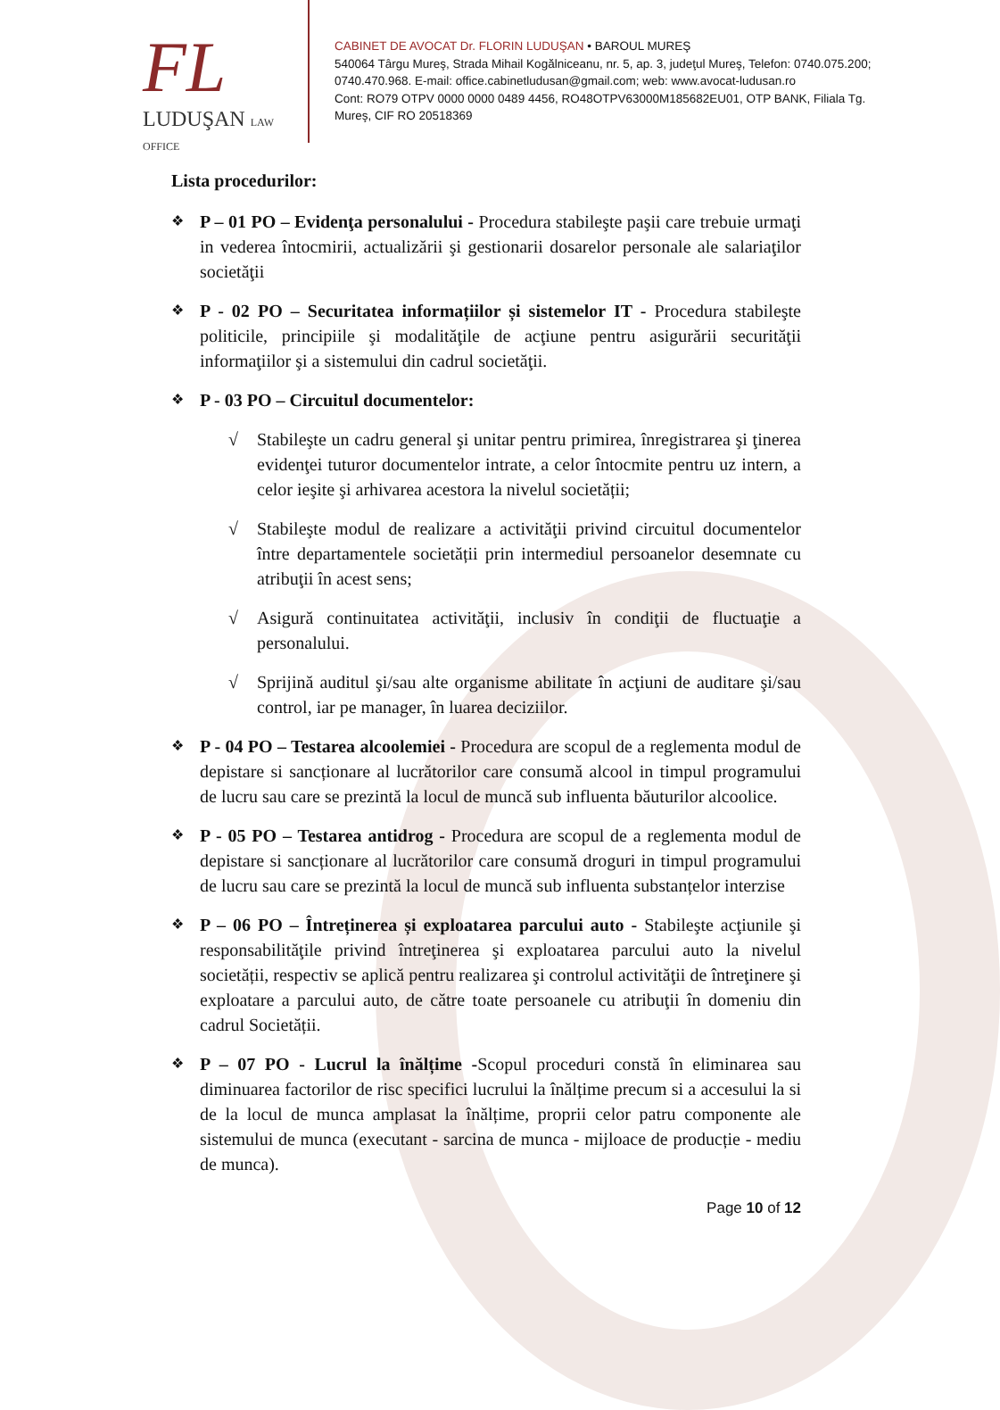FL
LUDUŞAN LAW OFFICE
CABINET DE AVOCAT Dr. FLORIN LUDUŞAN • BAROUL MUREŞ
540064 Târgu Mureş, Strada Mihail Kogălniceanu, nr. 5, ap. 3, judeţul Mureş, Telefon: 0740.075.200; 0740.470.968. E-mail: office.cabinetludusan@gmail.com; web: www.avocat-ludusan.ro
Cont: RO79 OTPV 0000 0000 0489 4456, RO48OTPV63000M185682EU01, OTP BANK, Filiala Tg. Mureş, CIF RO 20518369
Lista procedurilor:
❖
P – 01 PO – Evidenţa personalului - Procedura stabileşte paşii care trebuie urmaţi in vederea întocmirii, actualizării şi gestionarii dosarelor personale ale salariaţilor societăţii
❖
P - 02 PO – Securitatea informațiilor și sistemelor IT - Procedura stabileşte politicile, principiile şi modalităţile de acţiune pentru asigurării securităţii informaţiilor şi a sistemului din cadrul societăţii.
❖
P - 03 PO – Circuitul documentelor:
√ Stabileşte un cadru general şi unitar pentru primirea, înregistrarea şi ţinerea evidenţei tuturor documentelor intrate, a celor întocmite pentru uz intern, a celor ieşite şi arhivarea acestora la nivelul societății;
√ Stabileşte modul de realizare a activităţii privind circuitul documentelor între departamentele societății prin intermediul persoanelor desemnate cu atribuţii în acest sens;
√ Asigură continuitatea activităţii, inclusiv în condiţii de fluctuaţie a personalului.
√ Sprijină auditul şi/sau alte organisme abilitate în acţiuni de auditare şi/sau control, iar pe manager, în luarea deciziilor.
❖
P - 04 PO – Testarea alcoolemiei - Procedura are scopul de a reglementa modul de depistare si sancționare al lucrătorilor care consumă alcool in timpul programului de lucru sau care se prezintă la locul de muncă sub influenta băuturilor alcoolice.
❖
P - 05 PO – Testarea antidrog - Procedura are scopul de a reglementa modul de depistare si sancționare al lucrătorilor care consumă droguri in timpul programului de lucru sau care se prezintă la locul de muncă sub influenta substanțelor interzise
❖
P – 06 PO – Întreținerea și exploatarea parcului auto - Stabileşte acţiunile şi responsabilităţile privind întreţinerea şi exploatarea parcului auto la nivelul societății, respectiv se aplică pentru realizarea şi controlul activităţii de întreţinere şi exploatare a parcului auto, de către toate persoanele cu atribuţii în domeniu din cadrul Societății.
❖
P – 07 PO - Lucrul la înălțime -Scopul proceduri constă în eliminarea sau diminuarea factorilor de risc specifici lucrului la înălțime precum si a accesului la si de la locul de munca amplasat la înălțime, proprii celor patru componente ale sistemului de munca (executant - sarcina de munca - mijloace de producție - mediu de munca).
Page 10 of 12